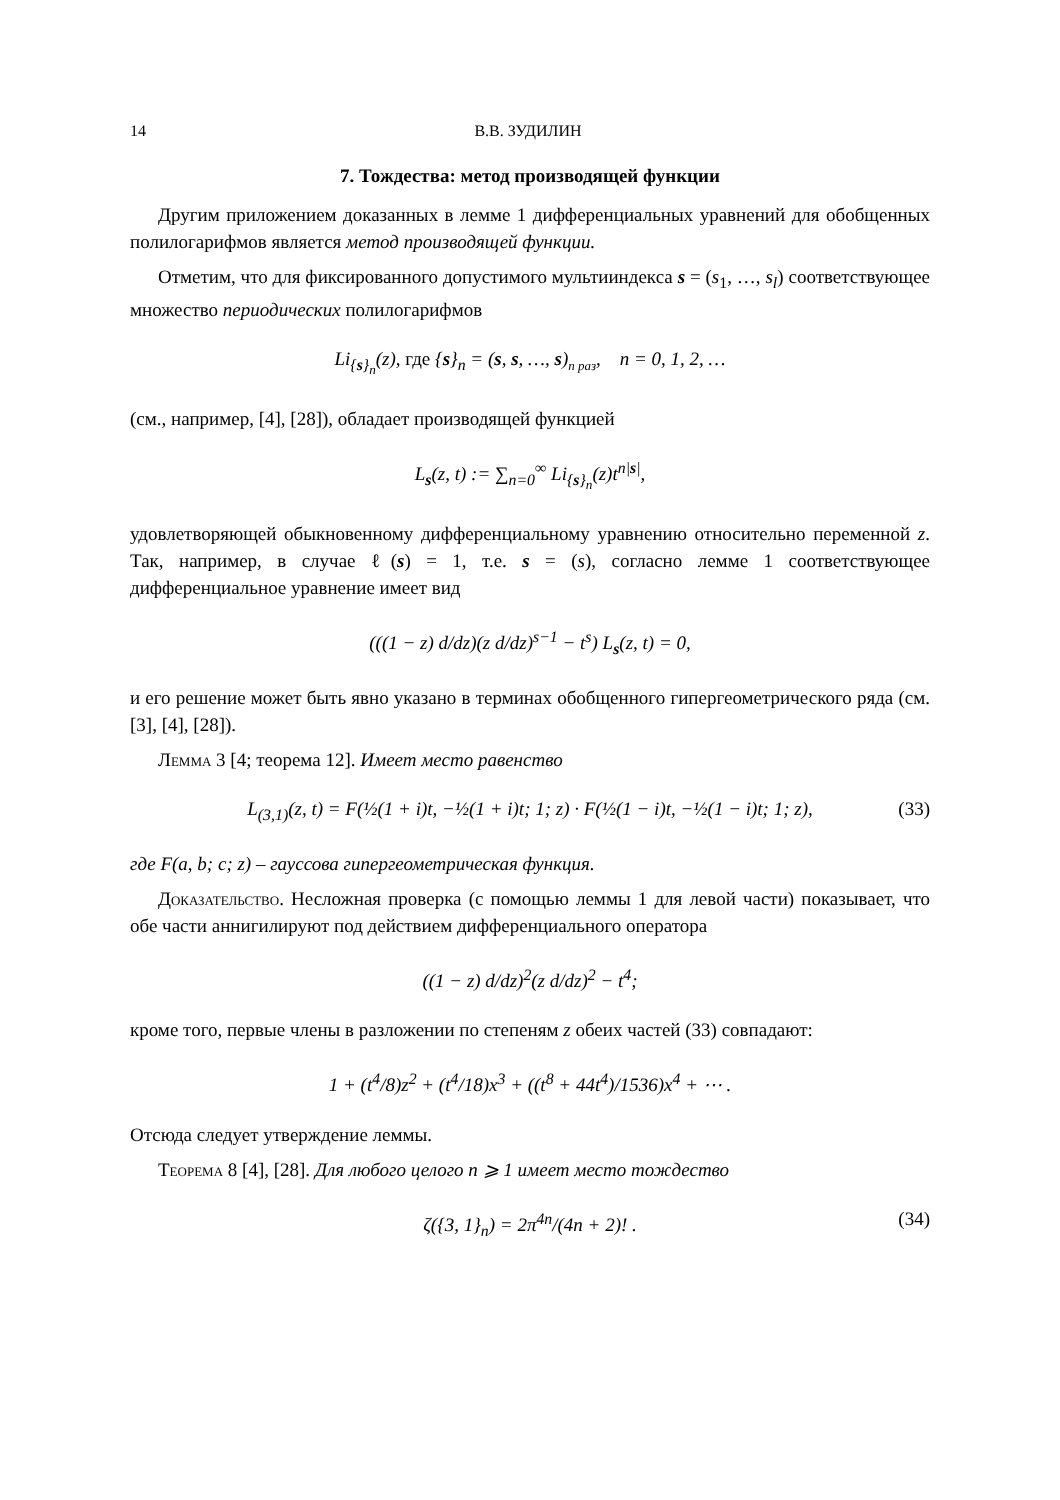14 В.В. ЗУДИЛИН
7. Тождества: метод производящей функции
Другим приложением доказанных в лемме 1 дифференциальных уравнений для обобщенных полилогарифмов является метод производящей функции.
Отметим, что для фиксированного допустимого мультииндекса s = (s<sub>1</sub>, …, s<sub>l</sub>) соответствующее множество периодических полилогарифмов
Li<sub>{s}<sub>n</sub></sub>(z), где {s}<sub>n</sub> = (s, s, …, s)<sub>n раз</sub>, n = 0, 1, 2, …
(см., например, [4], [28]), обладает производящей функцией
L<sub>s</sub>(z, t) := ∑<sub>n=0</sub><sup>∞</sup> Li<sub>{s}<sub>n</sub></sub>(z)t<sup>n|s|</sup>,
удовлетворяющей обыкновенному дифференциальному уравнению относительно переменной z. Так, например, в случае ℓ(s) = 1, т.е. s = (s), согласно лемме 1 соответствующее дифференциальное уравнение имеет вид
(((1 − z) d/dz)(z d/dz)<sup>s−1</sup> − t<sup>s</sup>) L<sub>s</sub>(z, t) = 0,
и его решение может быть явно указано в терминах обобщенного гипергеометрического ряда (см. [3], [4], [28]).
Лемма 3 [4; теорема 12]. Имеет место равенство
L<sub>(3,1)</sub>(z, t) = F(½(1 + i)t, −½(1 + i)t; 1; z) · F(½(1 − i)t, −½(1 − i)t; 1; z), (33)
где F(a, b; c; z) – гауссова гипергеометрическая функция.
Доказательство. Несложная проверка (с помощью леммы 1 для левой части) показывает, что обе части аннигилируют под действием дифференциального оператора
((1 − z) d/dz)<sup>2</sup>(z d/dz)<sup>2</sup> − t<sup>4</sup>;
кроме того, первые члены в разложении по степеням z обеих частей (33) совпадают:
1 + (t<sup>4</sup>/8)z<sup>2</sup> + (t<sup>4</sup>/18)x<sup>3</sup> + ((t<sup>8</sup> + 44t<sup>4</sup>)/1536)x<sup>4</sup> + ⋯ .
Отсюда следует утверждение леммы.
Теорема 8 [4], [28]. Для любого целого n ⩾ 1 имеет место тождество
ζ({3, 1}<sub>n</sub>) = 2π<sup>4n</sup>/(4n + 2)! . (34)